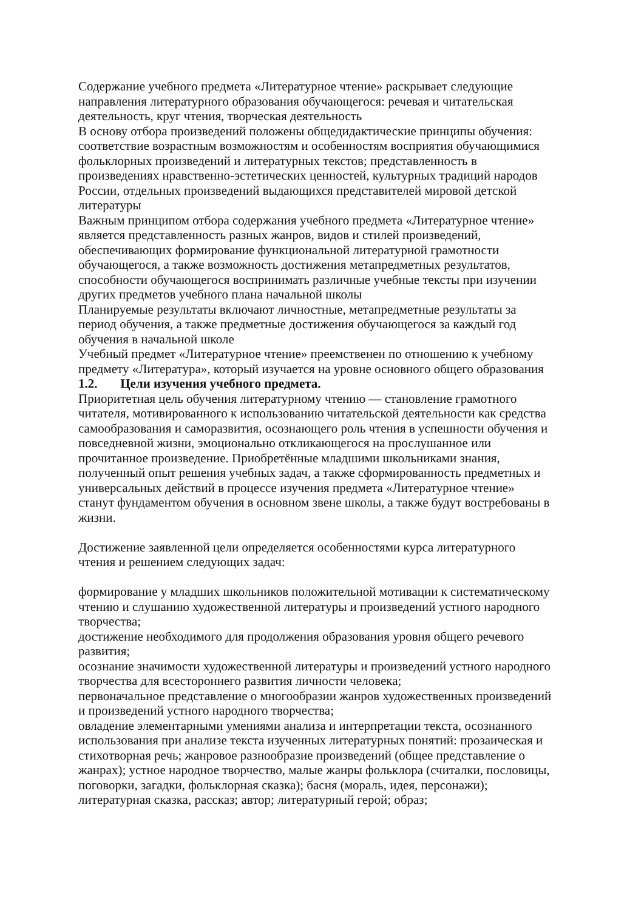Содержание учебного предмета «Литературное чтение» раскрывает следующие направления литературного образования обучающегося: речевая и читательская деятельность, круг чтения, творческая деятельность
В основу отбора произведений положены общедидактические принципы обучения: соответствие возрастным возможностям и особенностям восприятия обучающимися фольклорных произведений и литературных текстов; представленность в произведениях нравственно-эстетических ценностей, культурных традиций народов России, отдельных произведений выдающихся представителей мировой детской литературы
Важным принципом отбора содержания учебного предмета «Литературное чтение» является представленность разных жанров, видов и стилей произведений, обеспечивающих формирование функциональной литературной грамотности обучающегося, а также возможность достижения метапредметных результатов, способности обучающегося воспринимать различные учебные тексты при изучении других предметов учебного плана начальной школы
Планируемые результаты включают личностные, метапредметные результаты за период обучения, а также предметные достижения обучающегося за каждый год обучения в начальной школе
Учебный предмет «Литературное чтение» преемственен по отношению к учебному предмету «Литература», который изучается на уровне основного общего образования
1.2. Цели изучения учебного предмета.
Приоритетная цель обучения литературному чтению — становление грамотного читателя, мотивированного к использованию читательской деятельности как средства самообразования и саморазвития, осознающего роль чтения в успешности обучения и повседневной жизни, эмоционально откликающегося на прослушанное или прочитанное произведение. Приобретённые младшими школьниками знания, полученный опыт решения учебных задач, а также сформированность предметных и универсальных действий в процессе изучения предмета «Литературное чтение» станут фундаментом обучения в основном звене школы, а также будут востребованы в жизни.
Достижение заявленной цели определяется особенностями курса литературного чтения и решением следующих задач:
формирование у младших школьников положительной мотивации к систематическому чтению и слушанию художественной литературы и произведений устного народного творчества;
достижение необходимого для продолжения образования уровня общего речевого развития;
осознание значимости художественной литературы и произведений устного народного творчества для всестороннего развития личности человека;
первоначальное представление о многообразии жанров художественных произведений и произведений устного народного творчества;
овладение элементарными умениями анализа и интерпретации текста, осознанного использования при анализе текста изученных литературных понятий: прозаическая и стихотворная речь; жанровое разнообразие произведений (общее представление о жанрах); устное народное творчество, малые жанры фольклора (считалки, пословицы, поговорки, загадки, фольклорная сказка); басня (мораль, идея, персонажи); литературная сказка, рассказ; автор; литературный герой; образ;